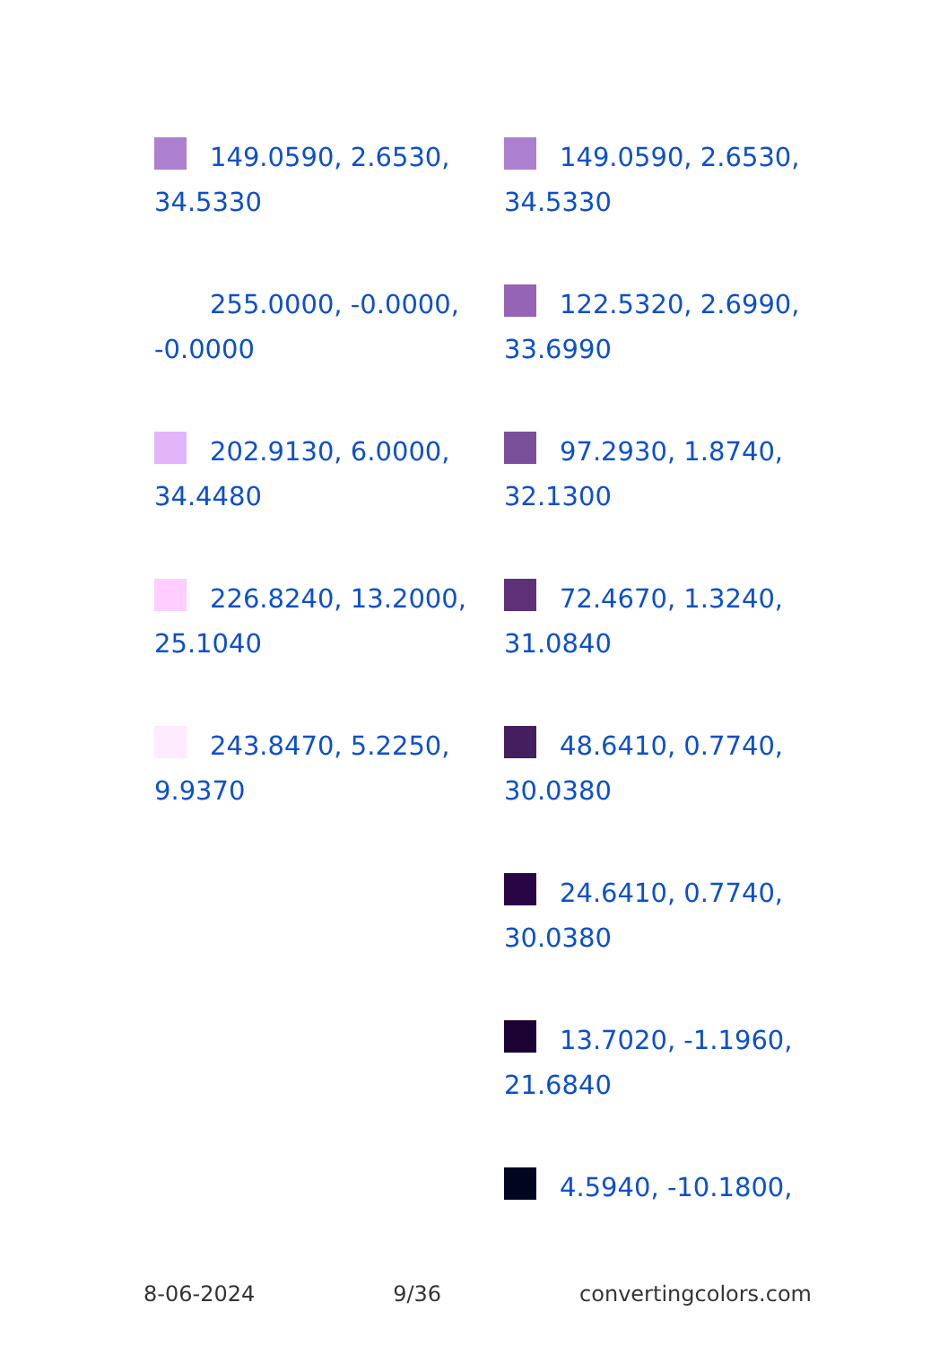149.0590, 2.6530, 34.5330
255.0000, -0.0000, -0.0000
202.9130, 6.0000, 34.4480
226.8240, 13.2000, 25.1040
243.8470, 5.2250, 9.9370
149.0590, 2.6530, 34.5330
122.5320, 2.6990, 33.6990
97.2930, 1.8740, 32.1300
72.4670, 1.3240, 31.0840
48.6410, 0.7740, 30.0380
24.6410, 0.7740, 30.0380
13.7020, -1.1960, 21.6840
4.5940, -10.1800,
8-06-2024 9/36 convertingcolors.com